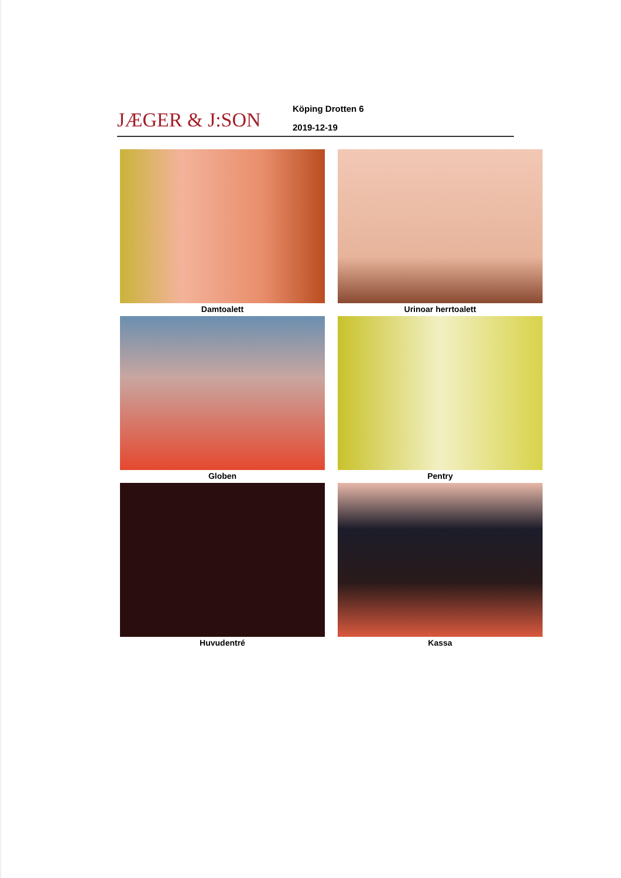JÆGER & J:SON
Köping Drotten 6
2019-12-19
Damtoalett
Urinoar herrtoalett
Globen
Pentry
Huvudentré
Kassa